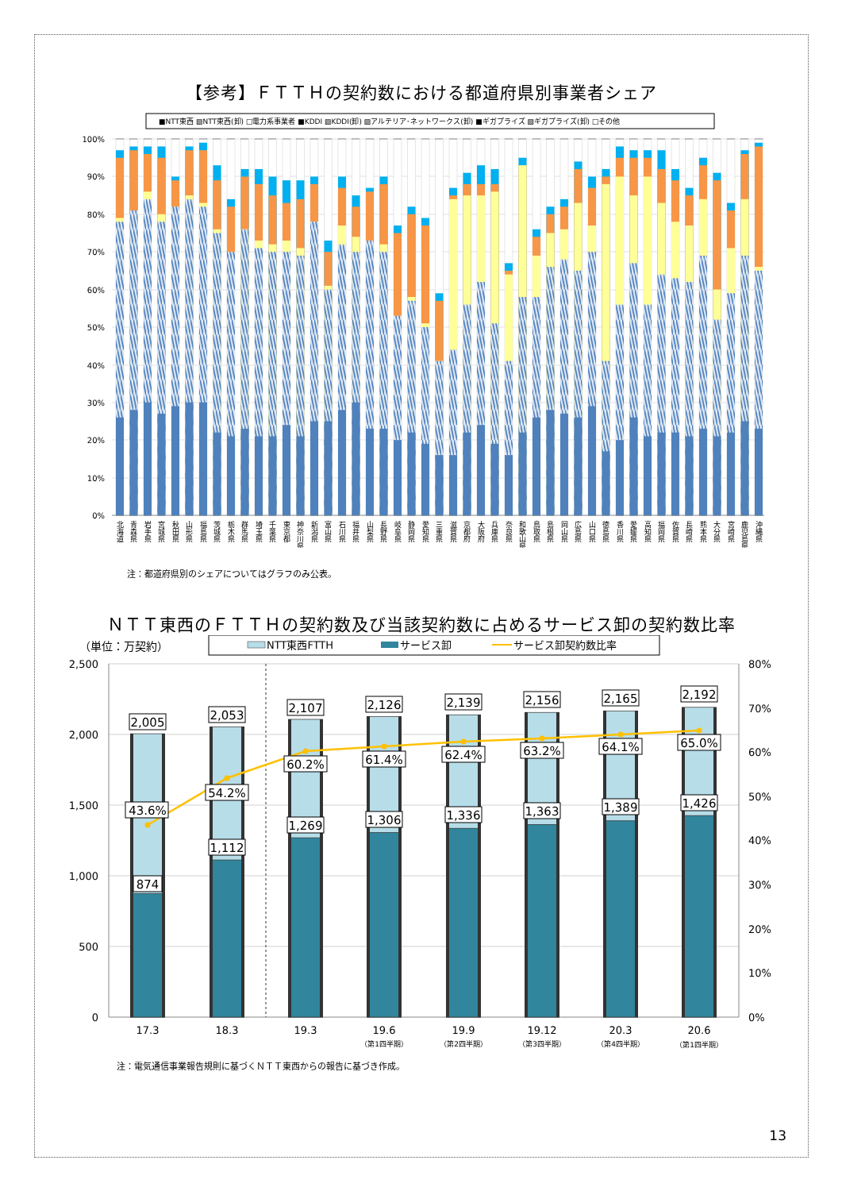【参考】ＦＴＴＨの契約数における都道府県別事業者シェア
■NTT東西 ▨NTT東西(卸) □電力系事業者 ■KDDI ▨KDDI(卸) ▨アルテリア･ネットワークス(卸) ■ギガプライズ ▨ギガプライズ(卸) □その他
100%
90%
80%
70%
60%
50%
40%
30%
20%
10%
0%
北海道
青森県
岩手県
宮城県
秋田県
山形県
福島県
茨城県
栃木県
群馬県
埼玉県
千葉県
東京都
神奈川県
新潟県
富山県
石川県
福井県
山梨県
長野県
岐阜県
静岡県
愛知県
三重県
滋賀県
京都府
大阪府
兵庫県
奈良県
和歌山県
鳥取県
島根県
岡山県
広島県
山口県
徳島県
香川県
愛媛県
高知県
福岡県
佐賀県
長崎県
熊本県
大分県
宮崎県
鹿児島県
沖縄県
注：都道府県別のシェアについてはグラフのみ公表。
ＮＴＴ東西のＦＴＴＨの契約数及び当該契約数に占めるサービス卸の契約数比率
（単位：万契約）
NTT東西FTTH
サービス卸
サービス卸契約数比率
2,500
2,000
1,500
1,000
500
0
80%
70%
60%
50%
40%
30%
20%
10%
0%
2,005
43.6%
874
2,053
54.2%
1,112
2,107
60.2%
1,269
2,126
61.4%
1,306
2,139
62.4%
1,336
2,156
63.2%
1,363
2,165
64.1%
1,389
2,192
65.0%
1,426
17.3
18.3
19.3
19.6
19.9
19.12
20.3
20.6
（第1四半期）
（第2四半期）
（第3四半期）
（第4四半期）
（第1四半期）
注：電気通信事業報告規則に基づくＮＴＴ東西からの報告に基づき作成。
13